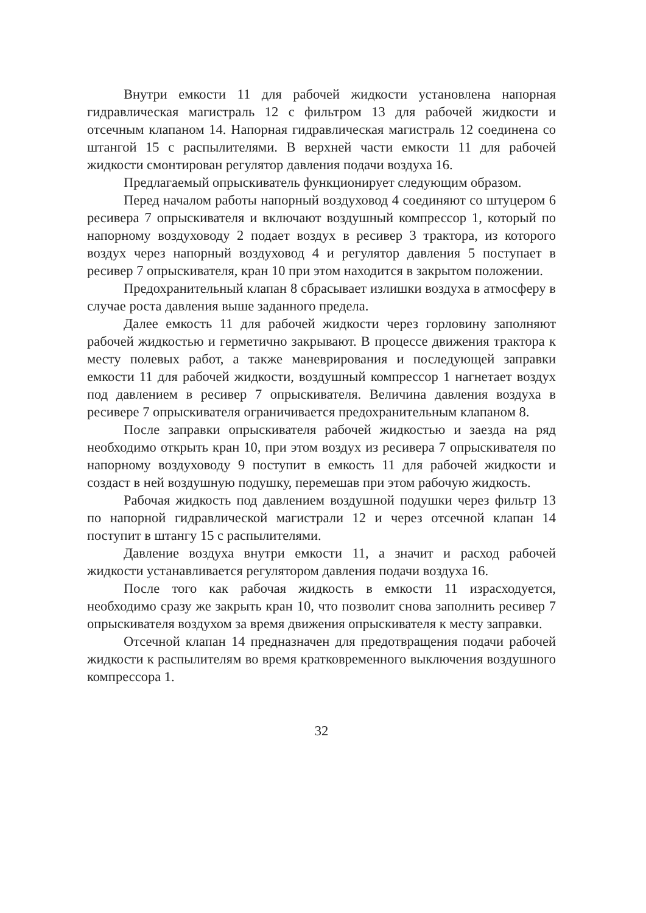Внутри емкости 11 для рабочей жидкости установлена напорная гидравлическая магистраль 12 с фильтром 13 для рабочей жидкости и отсечным клапаном 14. Напорная гидравлическая магистраль 12 соединена со штангой 15 с распылителями. В верхней части емкости 11 для рабочей жидкости смонтирован регулятор давления подачи воздуха 16.
Предлагаемый опрыскиватель функционирует следующим образом.
Перед началом работы напорный воздуховод 4 соединяют со штуцером 6 ресивера 7 опрыскивателя и включают воздушный компрессор 1, который по напорному воздуховоду 2 подает воздух в ресивер 3 трактора, из которого воздух через напорный воздуховод 4 и регулятор давления 5 поступает в ресивер 7 опрыскивателя, кран 10 при этом находится в закрытом положении.
Предохранительный клапан 8 сбрасывает излишки воздуха в атмосферу в случае роста давления выше заданного предела.
Далее емкость 11 для рабочей жидкости через горловину заполняют рабочей жидкостью и герметично закрывают. В процессе движения трактора к месту полевых работ, а также маневрирования и последующей заправки емкости 11 для рабочей жидкости, воздушный компрессор 1 нагнетает воздух под давлением в ресивер 7 опрыскивателя. Величина давления воздуха в ресивере 7 опрыскивателя ограничивается предохранительным клапаном 8.
После заправки опрыскивателя рабочей жидкостью и заезда на ряд необходимо открыть кран 10, при этом воздух из ресивера 7 опрыскивателя по напорному воздуховоду 9 поступит в емкость 11 для рабочей жидкости и создаст в ней воздушную подушку, перемешав при этом рабочую жидкость.
Рабочая жидкость под давлением воздушной подушки через фильтр 13 по напорной гидравлической магистрали 12 и через отсечной клапан 14 поступит в штангу 15 с распылителями.
Давление воздуха внутри емкости 11, а значит и расход рабочей жидкости устанавливается регулятором давления подачи воздуха 16.
После того как рабочая жидкость в емкости 11 израсходуется, необходимо сразу же закрыть кран 10, что позволит снова заполнить ресивер 7 опрыскивателя воздухом за время движения опрыскивателя к месту заправки.
Отсечной клапан 14 предназначен для предотвращения подачи рабочей жидкости к распылителям во время кратковременного выключения воздушного компрессора 1.
32